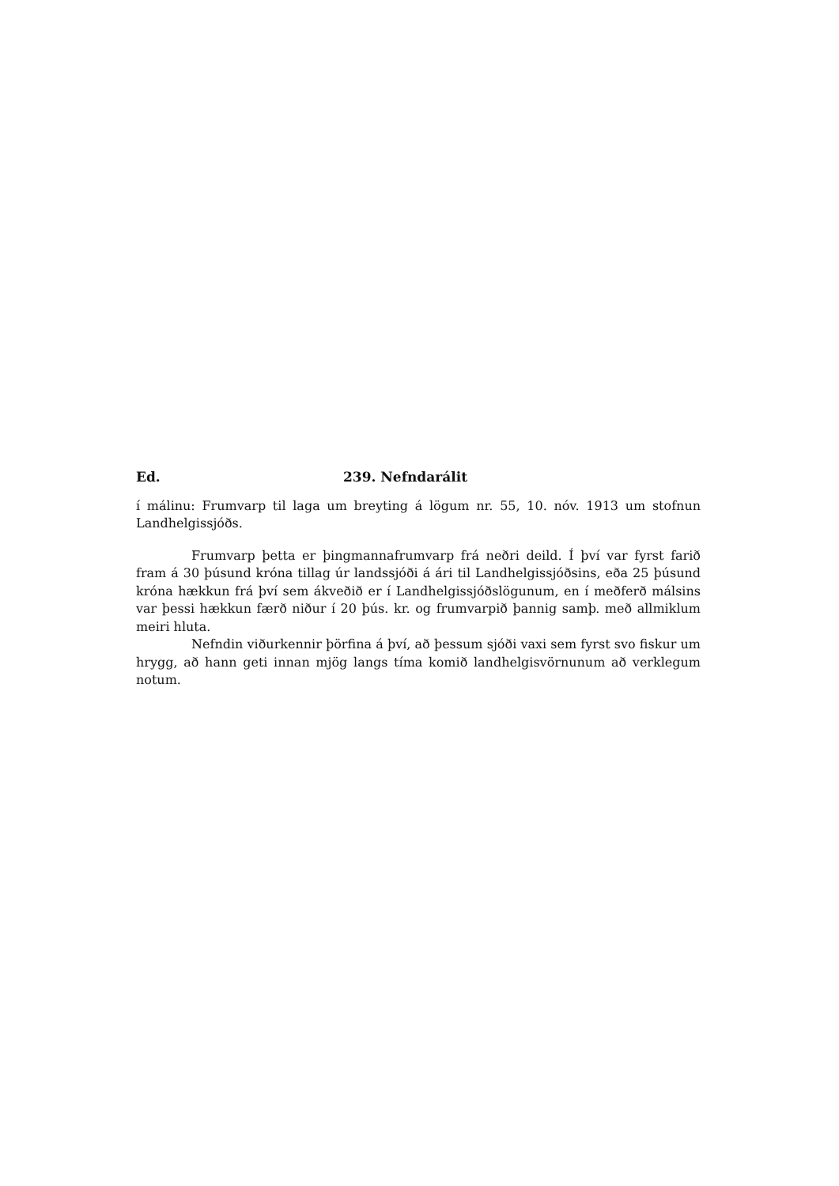Ed. 239. Nefndarálit
í málinu: Frumvarp til laga um breyting á lögum nr. 55, 10. nóv. 1913 um stofnun Landhelgissjóðs.
Frumvarp þetta er þingmannafrumvarp frá neðri deild. Í því var fyrst farið fram á 30 þúsund króna tillag úr landssjóði á ári til Landhelgissjóðsins, eða 25 þúsund króna hækkun frá því sem ákveðið er í Landhelgissjóðslögunum, en í meðferð málsins var þessi hækkun færð niður í 20 þús. kr. og frumvarpið þannig samþ. með allmiklum meiri hluta.
Nefndin viðurkennir þörfina á því, að þessum sjóði vaxi sem fyrst svo fiskur um hrygg, að hann geti innan mjög langs tíma komið landhelgisvörnunum að verklegum notum.